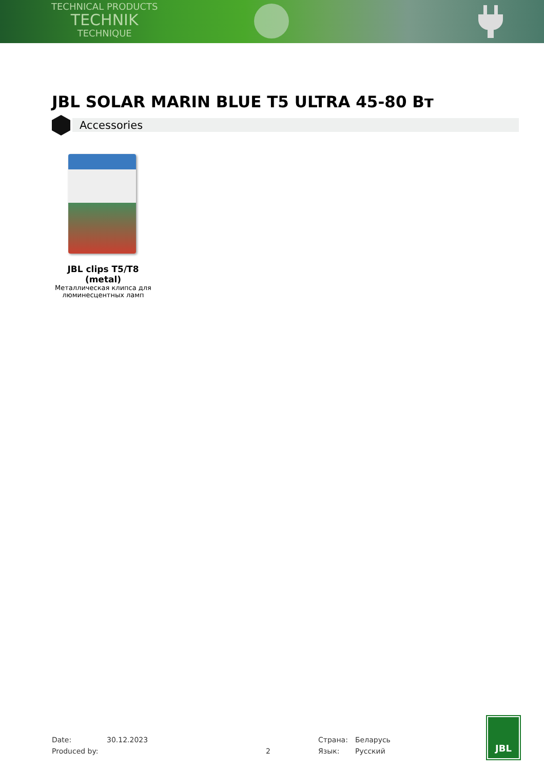TECHNICAL PRODUCTS
TECHNIK
TECHNIQUE
JBL SOLAR MARIN BLUE T5 ULTRA 45-80 Вт
Accessories
JBL clips T5/T8 (metal)
Металлическая клипса для люминесцентных ламп
Date:
Produced by:
30.12.2023
2 Страна:
Язык:
Беларусь
Русский
JBL